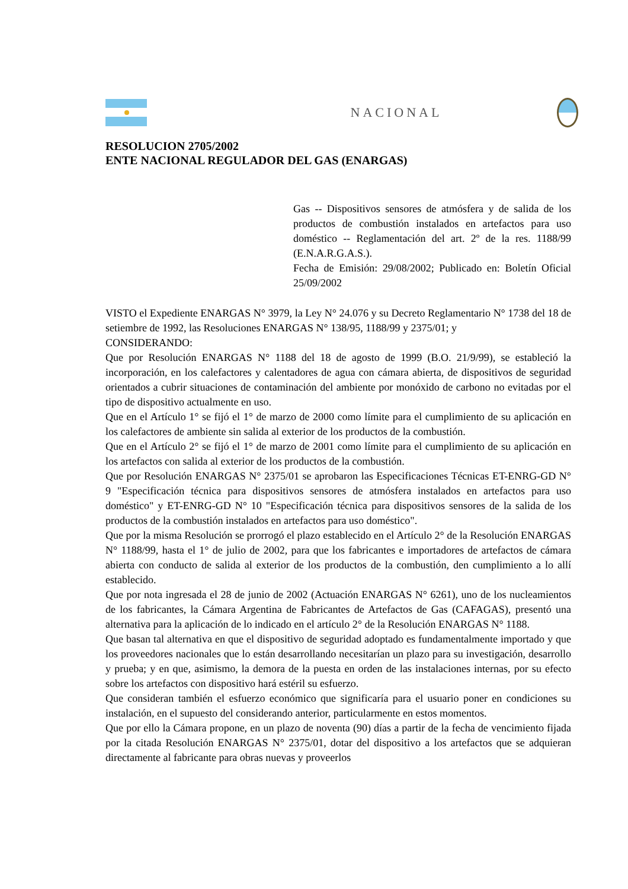NACIONAL
RESOLUCION 2705/2002
ENTE NACIONAL REGULADOR DEL GAS (ENARGAS)
Gas -- Dispositivos sensores de atmósfera y de salida de los productos de combustión instalados en artefactos para uso doméstico -- Reglamentación del art. 2º de la res. 1188/99 (E.N.A.R.G.A.S.).
Fecha de Emisión: 29/08/2002; Publicado en: Boletín Oficial 25/09/2002
VISTO el Expediente ENARGAS N° 3979, la Ley N° 24.076 y su Decreto Reglamentario N° 1738 del 18 de setiembre de 1992, las Resoluciones ENARGAS N° 138/95, 1188/99 y 2375/01; y
CONSIDERANDO:
Que por Resolución ENARGAS N° 1188 del 18 de agosto de 1999 (B.O. 21/9/99), se estableció la incorporación, en los calefactores y calentadores de agua con cámara abierta, de dispositivos de seguridad orientados a cubrir situaciones de contaminación del ambiente por monóxido de carbono no evitadas por el tipo de dispositivo actualmente en uso.
Que en el Artículo 1° se fijó el 1° de marzo de 2000 como límite para el cumplimiento de su aplicación en los calefactores de ambiente sin salida al exterior de los productos de la combustión.
Que en el Artículo 2° se fijó el 1° de marzo de 2001 como límite para el cumplimiento de su aplicación en los artefactos con salida al exterior de los productos de la combustión.
Que por Resolución ENARGAS N° 2375/01 se aprobaron las Especificaciones Técnicas ET-ENRG-GD N° 9 "Especificación técnica para dispositivos sensores de atmósfera instalados en artefactos para uso doméstico" y ET-ENRG-GD N° 10 "Especificación técnica para dispositivos sensores de la salida de los productos de la combustión instalados en artefactos para uso doméstico".
Que por la misma Resolución se prorrogó el plazo establecido en el Artículo 2° de la Resolución ENARGAS N° 1188/99, hasta el 1° de julio de 2002, para que los fabricantes e importadores de artefactos de cámara abierta con conducto de salida al exterior de los productos de la combustión, den cumplimiento a lo allí establecido.
Que por nota ingresada el 28 de junio de 2002 (Actuación ENARGAS N° 6261), uno de los nucleamientos de los fabricantes, la Cámara Argentina de Fabricantes de Artefactos de Gas (CAFAGAS), presentó una alternativa para la aplicación de lo indicado en el artículo 2° de la Resolución ENARGAS N° 1188.
Que basan tal alternativa en que el dispositivo de seguridad adoptado es fundamentalmente importado y que los proveedores nacionales que lo están desarrollando necesitarían un plazo para su investigación, desarrollo y prueba; y en que, asimismo, la demora de la puesta en orden de las instalaciones internas, por su efecto sobre los artefactos con dispositivo hará estéril su esfuerzo.
Que consideran también el esfuerzo económico que significaría para el usuario poner en condiciones su instalación, en el supuesto del considerando anterior, particularmente en estos momentos.
Que por ello la Cámara propone, en un plazo de noventa (90) días a partir de la fecha de vencimiento fijada por la citada Resolución ENARGAS N° 2375/01, dotar del dispositivo a los artefactos que se adquieran directamente al fabricante para obras nuevas y proveerlos